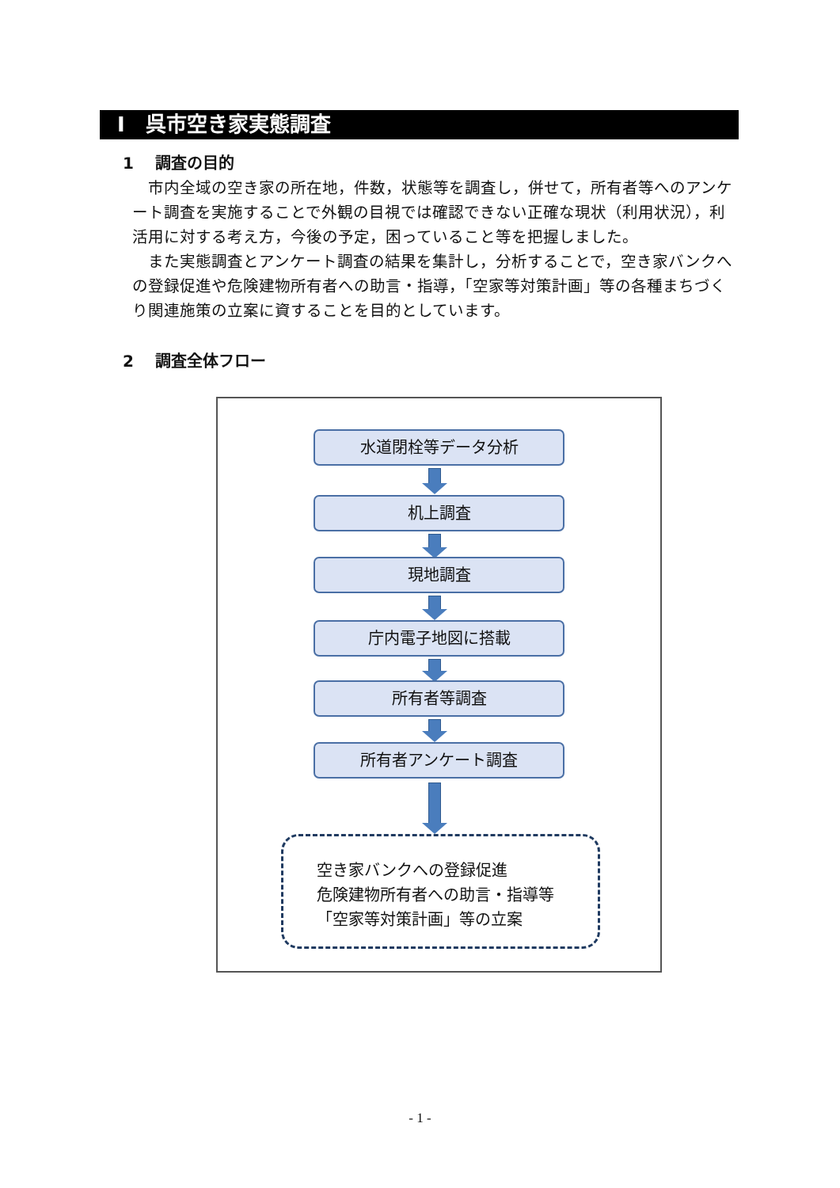Ⅰ　呉市空き家実態調査
1　 調査の目的
　市内全域の空き家の所在地，件数，状態等を調査し，併せて，所有者等へのアンケート調査を実施することで外観の目視では確認できない正確な現状（利用状況），利活用に対する考え方，今後の予定，困っていること等を把握しました。
　また実態調査とアンケート調査の結果を集計し，分析することで，空き家バンクへの登録促進や危険建物所有者への助言・指導，「空家等対策計画」等の各種まちづくり関連施策の立案に資することを目的としています。
2　 調査全体フロー
水道閉栓等データ分析
机上調査
現地調査
庁内電子地図に搭載
所有者等調査
所有者アンケート調査
空き家バンクへの登録促進
危険建物所有者への助言・指導等
「空家等対策計画」等の立案
- 1 -